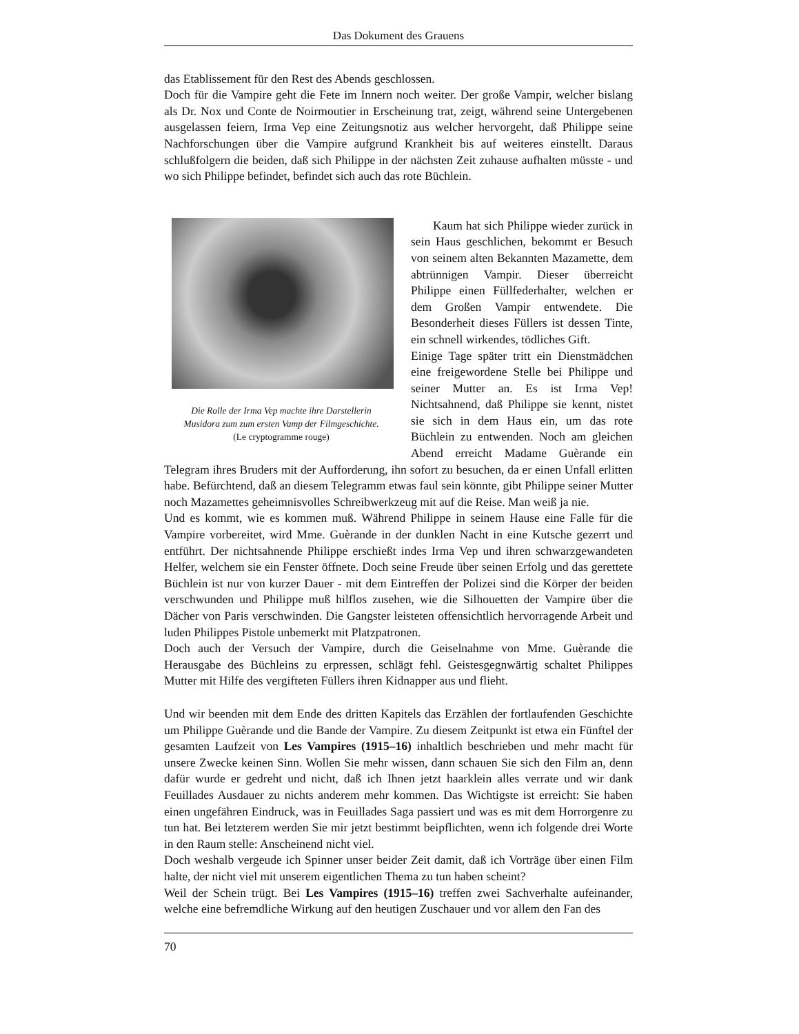Das Dokument des Grauens
das Etablissement für den Rest des Abends geschlossen.
Doch für die Vampire geht die Fete im Innern noch weiter. Der große Vampir, welcher bislang als Dr. Nox und Conte de Noirmoutier in Erscheinung trat, zeigt, während seine Untergebenen ausgelassen feiern, Irma Vep eine Zeitungsnotiz aus welcher hervorgeht, daß Philippe seine Nachforschungen über die Vampire aufgrund Krankheit bis auf weiteres einstellt. Daraus schlußfolgern die beiden, daß sich Philippe in der nächsten Zeit zuhause aufhalten müsste - und wo sich Philippe befindet, befindet sich auch das rote Büchlein.
Die Rolle der Irma Vep machte ihre Darstellerin
Musidora zum zum ersten Vamp der Filmgeschichte.
(Le cryptogramme rouge)
Kaum hat sich Philippe wieder zurück in sein Haus geschlichen, bekommt er Besuch von seinem alten Bekannten Mazamette, dem abtrünnigen Vampir. Dieser überreicht Philippe einen Füllfederhalter, welchen er dem Großen Vampir entwendete. Die Besonderheit dieses Füllers ist dessen Tinte, ein schnell wirkendes, tödliches Gift.
Einige Tage später tritt ein Dienstmädchen eine freigewordene Stelle bei Philippe und seiner Mutter an. Es ist Irma Vep! Nichtsahnend, daß Philippe sie kennt, nistet sie sich in dem Haus ein, um das rote Büchlein zu entwenden. Noch am gleichen Abend erreicht Madame Guèrande ein Telegram ihres Bruders mit der Aufforderung, ihn sofort zu besuchen, da er einen Unfall erlitten habe. Befürchtend, daß an diesem Telegramm etwas faul sein könnte, gibt Philippe seiner Mutter noch Mazamettes geheimnisvolles Schreibwerkzeug mit auf die Reise. Man weiß ja nie.
Und es kommt, wie es kommen muß. Während Philippe in seinem Hause eine Falle für die Vampire vorbereitet, wird Mme. Guèrande in der dunklen Nacht in eine Kutsche gezerrt und entführt. Der nichtsahnende Philippe erschießt indes Irma Vep und ihren schwarzgewandeten Helfer, welchem sie ein Fenster öffnete. Doch seine Freude über seinen Erfolg und das gerettete Büchlein ist nur von kurzer Dauer - mit dem Eintreffen der Polizei sind die Körper der beiden verschwunden und Philippe muß hilflos zusehen, wie die Silhouetten der Vampire über die Dächer von Paris verschwinden. Die Gangster leisteten offensichtlich hervorragende Arbeit und luden Philippes Pistole unbemerkt mit Platzpatronen.
Doch auch der Versuch der Vampire, durch die Geiselnahme von Mme. Guèrande die Herausgabe des Büchleins zu erpressen, schlägt fehl. Geistesgegnwärtig schaltet Philippes Mutter mit Hilfe des vergifteten Füllers ihren Kidnapper aus und flieht.
Und wir beenden mit dem Ende des dritten Kapitels das Erzählen der fortlaufenden Geschichte um Philippe Guèrande und die Bande der Vampire. Zu diesem Zeitpunkt ist etwa ein Fünftel der gesamten Laufzeit von Les Vampires (1915–16) inhaltlich beschrieben und mehr macht für unsere Zwecke keinen Sinn. Wollen Sie mehr wissen, dann schauen Sie sich den Film an, denn dafür wurde er gedreht und nicht, daß ich Ihnen jetzt haarklein alles verrate und wir dank Feuillades Ausdauer zu nichts anderem mehr kommen. Das Wichtigste ist erreicht: Sie haben einen ungefähren Eindruck, was in Feuillades Saga passiert und was es mit dem Horrorgenre zu tun hat. Bei letzterem werden Sie mir jetzt bestimmt beipflichten, wenn ich folgende drei Worte in den Raum stelle: Anscheinend nicht viel.
Doch weshalb vergeude ich Spinner unser beider Zeit damit, daß ich Vorträge über einen Film halte, der nicht viel mit unserem eigentlichen Thema zu tun haben scheint?
Weil der Schein trügt. Bei Les Vampires (1915–16) treffen zwei Sachverhalte aufeinander, welche eine befremdliche Wirkung auf den heutigen Zuschauer und vor allem den Fan des
70